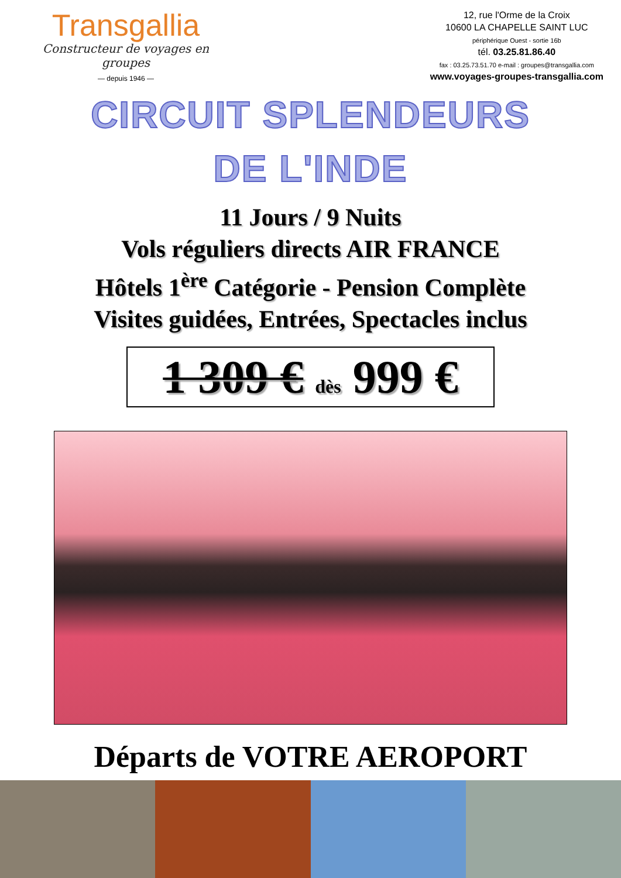Transgallia
Constructeur de voyages en groupes
— depuis 1946 —
12, rue l'Orme de la Croix
10600 LA CHAPELLE SAINT LUC
périphérique Ouest - sortie 16b
tél. 03.25.81.86.40
fax : 03.25.73.51.70 e-mail : groupes@transgallia.com
www.voyages-groupes-transgallia.com
CIRCUIT SPLENDEURS
DE L'INDE
11 Jours / 9 Nuits
Vols réguliers directs AIR FRANCE
Hôtels 1<sup>ère</sup> Catégorie - Pension Complète
Visites guidées, Entrées, Spectacles inclus
1 309 € dès 999 €
Départs de VOTRE AEROPORT